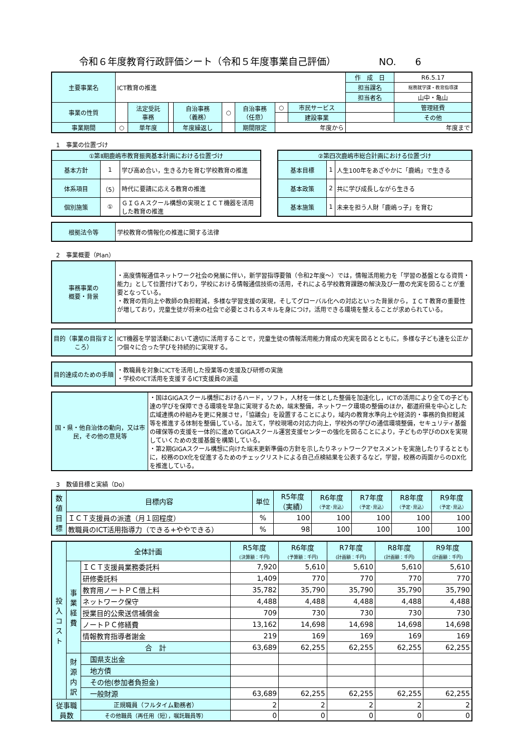令和６年度教育行政評価シート（令和５年度事業自己評価） NO.　　6
| 主要事業名 | ICT教育の推進 | | | | | | | | 作 成 日 | R6.5.17 |
| | | | | | | | | | 担当課名 | 総務就学課・教育指導課 |
| | | | | | | | | | 担当者名 | 山中・亀山 |
| 事業の性質 | | 法定受託 事務 | | 自治事務 （義務） | ○ | 自治事務 （任意） | ○ | 市民サービス | | 管理経費 |
| | | | | | | | | 建設事業 | | その他 |
| 事業期間 | ○ | 単年度 | | 年度繰返し | | 期間限定 | 年度から | | 年度まで | |
1　事業の位置づけ
| ①第Ⅱ期鹿嶋市教育振興基本計画における位置づけ | | |
| 基本方針 | 1 | 学び高め合い，生きる力を育む学校教育の推進 |
| 体系項目 | （5） | 時代に要請に応える教育の推進 |
| 個別施策 | ① | ＧＩＧＡスクール構想の実現とＩＣＴ機器を活用した教育の推進 |
| ②第四次鹿嶋市総合計画における位置づけ | | |
| 基本目標 | 1 | 人生100年をあざやかに「鹿嶋」で生きる |
| 基本政策 | 2 | 共に学び成長しながら生きる |
| 基本施策 | 1 | 未来を担う人財「鹿嶋っ子」を育む |
| 根拠法令等 | 学校教育の情報化の推進に関する法律 |
2　事業概要（Plan）
| 事務事業の 概要・背景 | ・高度情報通信ネットワーク社会の発展に伴い，新学習指導要領（令和2年度～）では，情報活用能力を「学習の基盤となる資質・能力」として位置付けており，学校における情報通信技術の活用，それによる学校教育課題の解決及び一層の充実を図ることが重要となっている。 ・教育の質向上や教師の負担軽減，多様な学習支援の実現，そしてグローバル化への対応といった背景から，ＩＣＴ教育の重要性が増しており，児童生徒が将来の社会で必要とされるスキルを身につけ，活用できる環境を整えることが求められている。 |
| 目的（事業の目指すところ） | ICT機器を学習活動において適切に活用することで，児童生徒の情報活用能力育成の充実を図るとともに，多様な子ども達を公正かつ個々に合った学びを持続的に実現する。 |
| 目的達成のための手順 | ・教職員を対象にICTを活用した授業等の支援及び研修の実施 ・学校のICT活用を支援するICT支援員の派遣 |
| 国・県・他自治体の動向，又は市民，その他の意見等 | ・国はGIGAスクール構想におけるハード，ソフト，人材を一体とした整備を加速化し，ICTの活用により全ての子ども達の学びを保障できる環境を早急に実現するため，端末整備，ネットワーク環境の整備のほか，都道府県を中心とした広域連携の枠組みを更に発展させ，「協議会」を設置することにより，域内の教育水準向上や経済的・事務的負担軽減等を推進する体制を整備している。加えて，学校現場の対応力向上，学校外の学びの通信環境整備，セキュリティ基盤の確保等の支援を一体的に進めてGIGAスクール運営支援センターの強化を図ることにより，子どもの学びのDXを実現していくための支援基盤を構築している。 ・第2期GIGAスクール構想に向けた端末更新準備の方針を示したりネットワークアセスメントを実施したりするとともに，校務のDX化を促進するためのチェックリストによる自己点検結果を公表するなど，学習，校務の両面からのDX化を推進している。 |
3　数値目標と実績（Do）
| 数 値 目 標 | 目標内容 | 単位 | R5年度 （実績） | R6年度 （予定･見込） | R7年度 （予定･見込） | R8年度 （予定･見込） | R9年度 （予定･見込） |
| | ＩＣＴ支援員の派遣（月１回程度） | % | 100 | 100 | 100 | 100 | 100 |
| | 教職員のICT活用指導力（できる+ややできる） | % | 98 | 100 | 100 | 100 | 100 |
| 投 入 コ ス ト | 全体計画 | | R5年度 (決算額：千円) | R6年度 (予算額：千円) | R7年度 (計画額：千円) | R8年度 (計画額：千円) | R9年度 (計画額：千円) |
| | 事 業 経 費 | ＩＣＴ支援員業務委託料 | 7,920 | 5,610 | 5,610 | 5,610 | 5,610 |
| | | 研修委託料 | 1,409 | 770 | 770 | 770 | 770 |
| | | 教育用ノートＰＣ借上料 | 35,782 | 35,790 | 35,790 | 35,790 | 35,790 |
| | | ネットワーク保守 | 4,488 | 4,488 | 4,488 | 4,488 | 4,488 |
| | | 授業目的公衆送信補償金 | 709 | 730 | 730 | 730 | 730 |
| | | ノートＰＣ修繕費 | 13,162 | 14,698 | 14,698 | 14,698 | 14,698 |
| | | 情報教育指導者謝金 | 219 | 169 | 169 | 169 | 169 |
| | | 合 計 | 63,689 | 62,255 | 62,255 | 62,255 | 62,255 |
| | 財 源 内 訳 | 国県支出金 | | | | | |
| | | 地方債 | | | | | |
| | | その他(参加者負担金) | | | | | |
| | | 一般財源 | 63,689 | 62,255 | 62,255 | 62,255 | 62,255 |
| 従事職員数 | | 正規職員（フルタイム勤務者） | 2 | 2 | 2 | 2 | 2 |
| | | その他職員（再任用（短），嘱託職員等） | 0 | 0 | 0 | 0 | 0 |